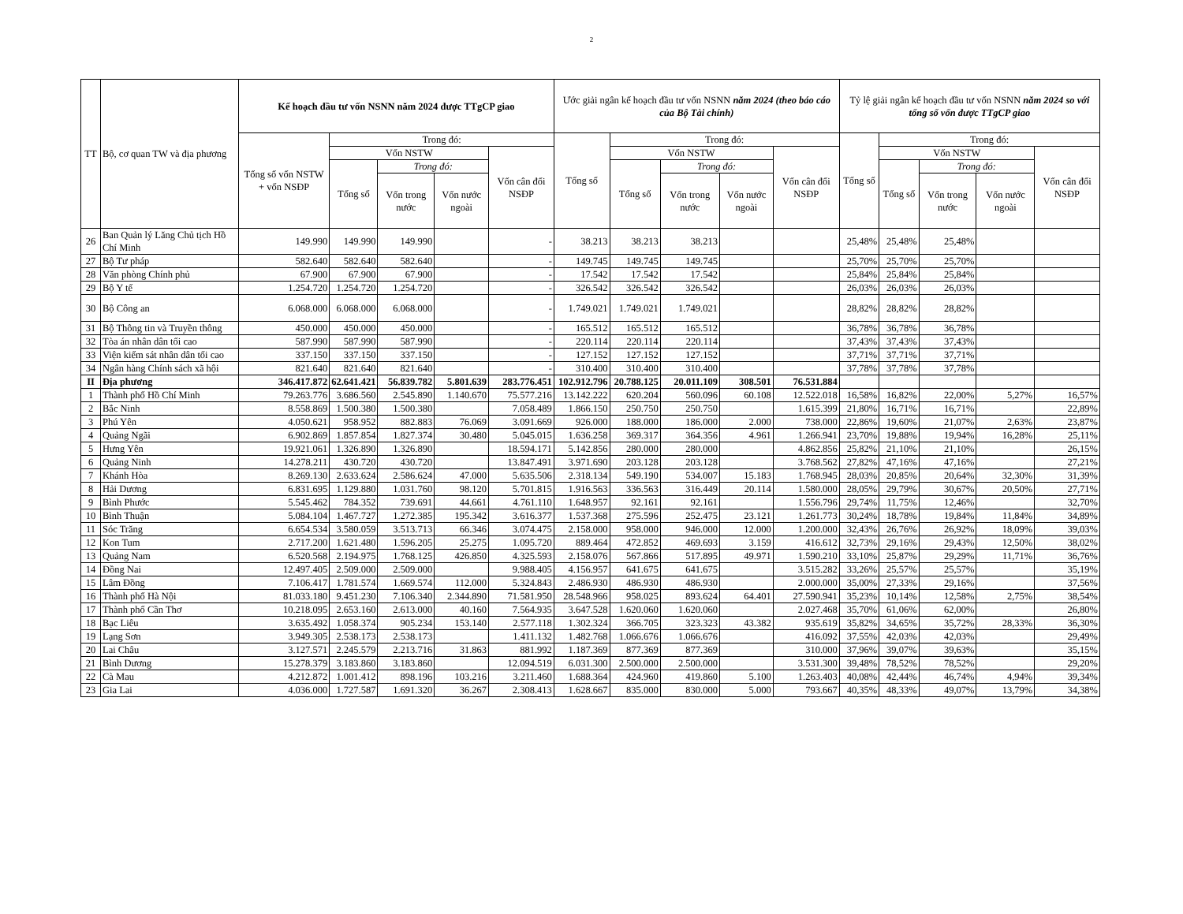2
| TT | Bộ, cơ quan TW và địa phương | Kế hoạch đầu tư vốn NSNN năm 2024 được TTgCP giao | | | | | Ước giải ngân kế hoạch đầu tư vốn NSNN năm 2024 (theo báo cáo của Bộ Tài chính) | | | | | Tỷ lệ giải ngân kế hoạch đầu tư vốn NSNN năm 2024 so với tổng số vốn được TTgCP giao | | | | |
| --- | --- | --- | --- | --- | --- | --- | --- | --- | --- | --- | --- | --- | --- | --- | --- | --- |
| | | Tổng số vốn NSTW + vốn NSĐP | Trong đó: | | | | Tổng số | Trong đó: | | | | Tổng số | Trong đó: | | | |
| | | | Vốn NSTW | | | Vốn cân đối NSĐP | | Vốn NSTW | | | Vốn cân đối NSĐP | | Vốn NSTW | | | Vốn cân đối NSĐP |
| | | | Tổng số | Trong đó: | | | | Tổng số | Trong đó: | | | | Tổng số | Trong đó: | | |
| | | | | Vốn trong nước | Vốn nước ngoài | | | | Vốn trong nước | Vốn nước ngoài | | | | Vốn trong nước | Vốn nước ngoài | |
| 26 | Ban Quản lý Lăng Chủ tịch Hồ Chí Minh | 149.990 | 149.990 | 149.990 | | - | 38.213 | 38.213 | 38.213 | | | 25,48% | 25,48% | 25,48% | | |
| 27 | Bộ Tư pháp | 582.640 | 582.640 | 582.640 | | - | 149.745 | 149.745 | 149.745 | | | 25,70% | 25,70% | 25,70% | | |
| 28 | Văn phòng Chính phủ | 67.900 | 67.900 | 67.900 | | - | 17.542 | 17.542 | 17.542 | | | 25,84% | 25,84% | 25,84% | | |
| 29 | Bộ Y tế | 1.254.720 | 1.254.720 | 1.254.720 | | - | 326.542 | 326.542 | 326.542 | | | 26,03% | 26,03% | 26,03% | | |
| 30 | Bộ Công an | 6.068.000 | 6.068.000 | 6.068.000 | | - | 1.749.021 | 1.749.021 | 1.749.021 | | | 28,82% | 28,82% | 28,82% | | |
| 31 | Bộ Thông tin và Truyền thông | 450.000 | 450.000 | 450.000 | | - | 165.512 | 165.512 | 165.512 | | | 36,78% | 36,78% | 36,78% | | |
| 32 | Tòa án nhân dân tối cao | 587.990 | 587.990 | 587.990 | | - | 220.114 | 220.114 | 220.114 | | | 37,43% | 37,43% | 37,43% | | |
| 33 | Viện kiểm sát nhân dân tối cao | 337.150 | 337.150 | 337.150 | | - | 127.152 | 127.152 | 127.152 | | | 37,71% | 37,71% | 37,71% | | |
| 34 | Ngân hàng Chính sách xã hội | 821.640 | 821.640 | 821.640 | | - | 310.400 | 310.400 | 310.400 | | | 37,78% | 37,78% | 37,78% | | |
| II | Địa phương | 346.417.872 | 62.641.421 | 56.839.782 | 5.801.639 | 283.776.451 | 102.912.796 | 20.788.125 | 20.011.109 | 308.501 | 76.531.884 | | | | | |
| 1 | Thành phố Hồ Chí Minh | 79.263.776 | 3.686.560 | 2.545.890 | 1.140.670 | 75.577.216 | 13.142.222 | 620.204 | 560.096 | 60.108 | 12.522.018 | 16,58% | 16,82% | 22,00% | 5,27% | 16,57% |
| 2 | Bắc Ninh | 8.558.869 | 1.500.380 | 1.500.380 | | 7.058.489 | 1.866.150 | 250.750 | 250.750 | | 1.615.399 | 21,80% | 16,71% | 16,71% | | 22,89% |
| 3 | Phú Yên | 4.050.621 | 958.952 | 882.883 | 76.069 | 3.091.669 | 926.000 | 188.000 | 186.000 | 2.000 | 738.000 | 22,86% | 19,60% | 21,07% | 2,63% | 23,87% |
| 4 | Quảng Ngãi | 6.902.869 | 1.857.854 | 1.827.374 | 30.480 | 5.045.015 | 1.636.258 | 369.317 | 364.356 | 4.961 | 1.266.941 | 23,70% | 19,88% | 19,94% | 16,28% | 25,11% |
| 5 | Hưng Yên | 19.921.061 | 1.326.890 | 1.326.890 | | 18.594.171 | 5.142.856 | 280.000 | 280.000 | | 4.862.856 | 25,82% | 21,10% | 21,10% | | 26,15% |
| 6 | Quảng Ninh | 14.278.211 | 430.720 | 430.720 | | 13.847.491 | 3.971.690 | 203.128 | 203.128 | | 3.768.562 | 27,82% | 47,16% | 47,16% | | 27,21% |
| 7 | Khánh Hòa | 8.269.130 | 2.633.624 | 2.586.624 | 47.000 | 5.635.506 | 2.318.134 | 549.190 | 534.007 | 15.183 | 1.768.945 | 28,03% | 20,85% | 20,64% | 32,30% | 31,39% |
| 8 | Hải Dương | 6.831.695 | 1.129.880 | 1.031.760 | 98.120 | 5.701.815 | 1.916.563 | 336.563 | 316.449 | 20.114 | 1.580.000 | 28,05% | 29,79% | 30,67% | 20,50% | 27,71% |
| 9 | Bình Phước | 5.545.462 | 784.352 | 739.691 | 44.661 | 4.761.110 | 1.648.957 | 92.161 | 92.161 | | 1.556.796 | 29,74% | 11,75% | 12,46% | | 32,70% |
| 10 | Bình Thuận | 5.084.104 | 1.467.727 | 1.272.385 | 195.342 | 3.616.377 | 1.537.368 | 275.596 | 252.475 | 23.121 | 1.261.773 | 30,24% | 18,78% | 19,84% | 11,84% | 34,89% |
| 11 | Sóc Trăng | 6.654.534 | 3.580.059 | 3.513.713 | 66.346 | 3.074.475 | 2.158.000 | 958.000 | 946.000 | 12.000 | 1.200.000 | 32,43% | 26,76% | 26,92% | 18,09% | 39,03% |
| 12 | Kon Tum | 2.717.200 | 1.621.480 | 1.596.205 | 25.275 | 1.095.720 | 889.464 | 472.852 | 469.693 | 3.159 | 416.612 | 32,73% | 29,16% | 29,43% | 12,50% | 38,02% |
| 13 | Quảng Nam | 6.520.568 | 2.194.975 | 1.768.125 | 426.850 | 4.325.593 | 2.158.076 | 567.866 | 517.895 | 49.971 | 1.590.210 | 33,10% | 25,87% | 29,29% | 11,71% | 36,76% |
| 14 | Đồng Nai | 12.497.405 | 2.509.000 | 2.509.000 | | 9.988.405 | 4.156.957 | 641.675 | 641.675 | | 3.515.282 | 33,26% | 25,57% | 25,57% | | 35,19% |
| 15 | Lâm Đồng | 7.106.417 | 1.781.574 | 1.669.574 | 112.000 | 5.324.843 | 2.486.930 | 486.930 | 486.930 | | 2.000.000 | 35,00% | 27,33% | 29,16% | | 37,56% |
| 16 | Thành phố Hà Nội | 81.033.180 | 9.451.230 | 7.106.340 | 2.344.890 | 71.581.950 | 28.548.966 | 958.025 | 893.624 | 64.401 | 27.590.941 | 35,23% | 10,14% | 12,58% | 2,75% | 38,54% |
| 17 | Thành phố Cần Thơ | 10.218.095 | 2.653.160 | 2.613.000 | 40.160 | 7.564.935 | 3.647.528 | 1.620.060 | 1.620.060 | | 2.027.468 | 35,70% | 61,06% | 62,00% | | 26,80% |
| 18 | Bạc Liêu | 3.635.492 | 1.058.374 | 905.234 | 153.140 | 2.577.118 | 1.302.324 | 366.705 | 323.323 | 43.382 | 935.619 | 35,82% | 34,65% | 35,72% | 28,33% | 36,30% |
| 19 | Lạng Sơn | 3.949.305 | 2.538.173 | 2.538.173 | | 1.411.132 | 1.482.768 | 1.066.676 | 1.066.676 | | 416.092 | 37,55% | 42,03% | 42,03% | | 29,49% |
| 20 | Lai Châu | 3.127.571 | 2.245.579 | 2.213.716 | 31.863 | 881.992 | 1.187.369 | 877.369 | 877.369 | | 310.000 | 37,96% | 39,07% | 39,63% | | 35,15% |
| 21 | Bình Dương | 15.278.379 | 3.183.860 | 3.183.860 | | 12.094.519 | 6.031.300 | 2.500.000 | 2.500.000 | | 3.531.300 | 39,48% | 78,52% | 78,52% | | 29,20% |
| 22 | Cà Mau | 4.212.872 | 1.001.412 | 898.196 | 103.216 | 3.211.460 | 1.688.364 | 424.960 | 419.860 | 5.100 | 1.263.403 | 40,08% | 42,44% | 46,74% | 4,94% | 39,34% |
| 23 | Gia Lai | 4.036.000 | 1.727.587 | 1.691.320 | 36.267 | 2.308.413 | 1.628.667 | 835.000 | 830.000 | 5.000 | 793.667 | 40,35% | 48,33% | 49,07% | 13,79% | 34,38% |